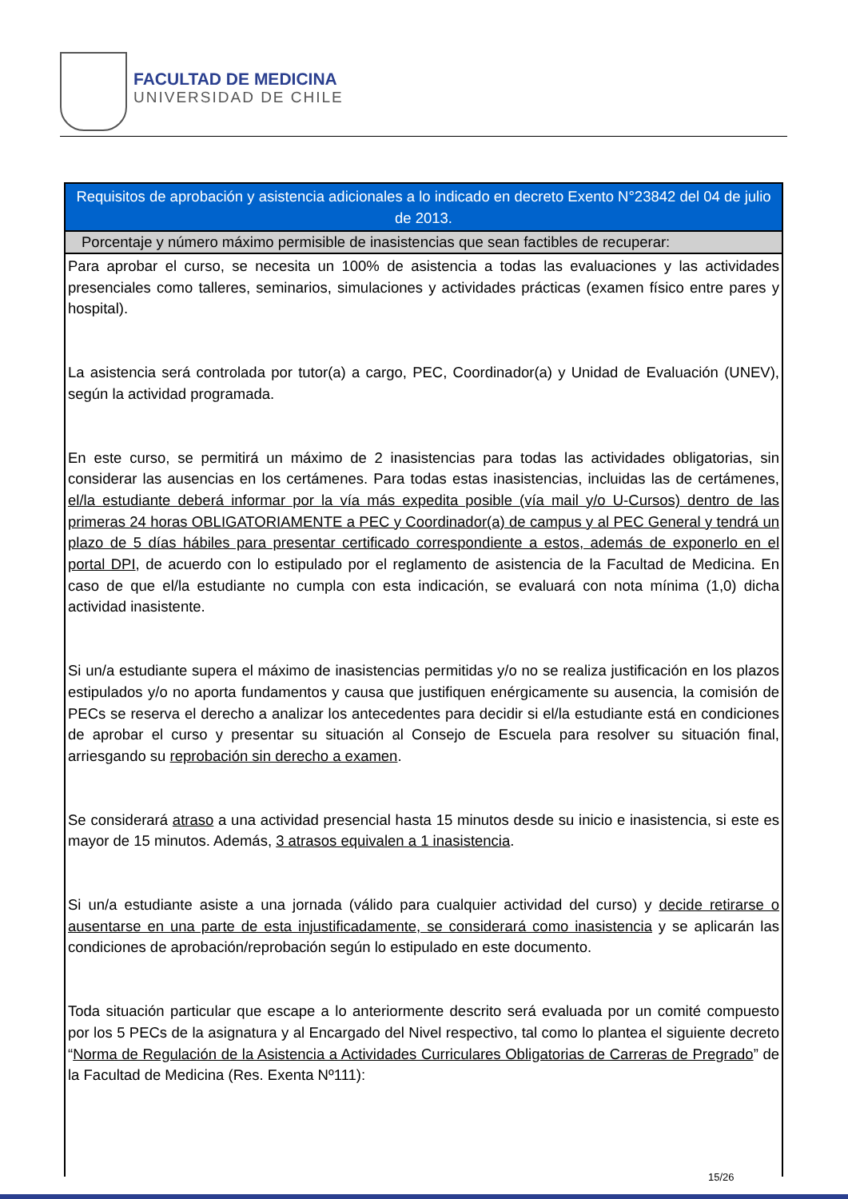FACULTAD DE MEDICINA
UNIVERSIDAD DE CHILE
| Requisitos de aprobación y asistencia adicionales a lo indicado en decreto Exento N°23842 del 04 de julio de 2013. |
| --- |
| Porcentaje y número máximo permisible de inasistencias que sean factibles de recuperar: |
| Para aprobar el curso, se necesita un 100% de asistencia a todas las evaluaciones y las actividades presenciales como talleres, seminarios, simulaciones y actividades prácticas (examen físico entre pares y hospital). La asistencia será controlada por tutor(a) a cargo, PEC, Coordinador(a) y Unidad de Evaluación (UNEV), según la actividad programada. En este curso, se permitirá un máximo de 2 inasistencias para todas las actividades obligatorias, sin considerar las ausencias en los certámenes. Para todas estas inasistencias, incluidas las de certámenes, el/la estudiante deberá informar por la vía más expedita posible (vía mail y/o U-Cursos) dentro de las primeras 24 horas OBLIGATORIAMENTE a PEC y Coordinador(a) de campus y al PEC General y tendrá un plazo de 5 días hábiles para presentar certificado correspondiente a estos, además de exponerlo en el portal DPI , de acuerdo con lo estipulado por el reglamento de asistencia de la Facultad de Medicina. En caso de que el/la estudiante no cumpla con esta indicación, se evaluará con nota mínima (1,0) dicha actividad inasistente. Si un/a estudiante supera el máximo de inasistencias permitidas y/o no se realiza justificación en los plazos estipulados y/o no aporta fundamentos y causa que justifiquen enérgicamente su ausencia, la comisión de PECs se reserva el derecho a analizar los antecedentes para decidir si el/la estudiante está en condiciones de aprobar el curso y presentar su situación al Consejo de Escuela para resolver su situación final, arriesgando su reprobación sin derecho a examen . Se considerará atraso a una actividad presencial hasta 15 minutos desde su inicio e inasistencia, si este es mayor de 15 minutos. Además, 3 atrasos equivalen a 1 inasistencia . Si un/a estudiante asiste a una jornada (válido para cualquier actividad del curso) y decide retirarse o ausentarse en una parte de esta injustificadamente, se considerará como inasistencia y se aplicarán las condiciones de aprobación/reprobación según lo estipulado en este documento. Toda situación particular que escape a lo anteriormente descrito será evaluada por un comité compuesto por los 5 PECs de la asignatura y al Encargado del Nivel respectivo, tal como lo plantea el siguiente decreto “ Norma de Regulación de la Asistencia a Actividades Curriculares Obligatorias de Carreras de Pregrado ” de la Facultad de Medicina (Res. Exenta Nº111): |
15/26